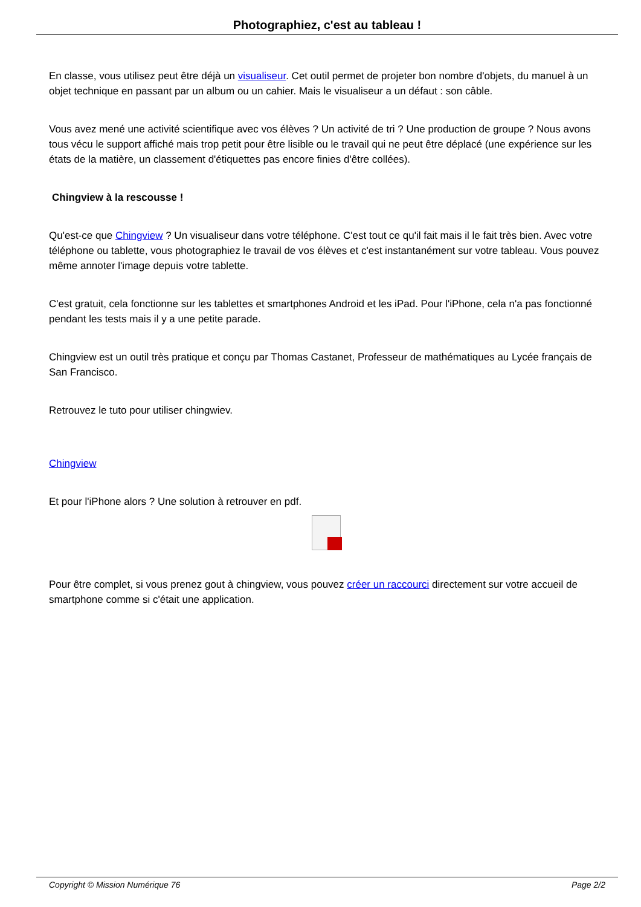Photographiez, c'est au tableau !
En classe, vous utilisez peut être déjà un visualiseur. Cet outil permet de projeter bon nombre d'objets, du manuel à un objet technique en passant par un album ou un cahier. Mais le visualiseur a un défaut : son câble.
Vous avez mené une activité scientifique avec vos élèves ? Un activité de tri ? Une production de groupe ? Nous avons tous vécu le support affiché mais trop petit pour être lisible ou le travail qui ne peut être déplacé (une expérience sur les états de la matière, un classement d'étiquettes pas encore finies d'être collées).
Chingview à la rescousse !
Qu'est-ce que Chingview ? Un visualiseur dans votre téléphone. C'est tout ce qu'il fait mais il le fait très bien. Avec votre téléphone ou tablette, vous photographiez le travail de vos élèves et c'est instantanément sur votre tableau. Vous pouvez même annoter l'image depuis votre tablette.
C'est gratuit, cela fonctionne sur les tablettes et smartphones Android et les iPad. Pour l'iPhone, cela n'a pas fonctionné pendant les tests mais il y a une petite parade.
Chingview est un outil très pratique et conçu par Thomas Castanet, Professeur de mathématiques au Lycée français de San Francisco.
Retrouvez le tuto pour utiliser chingwiev.
Chingview
Et pour l'iPhone alors ? Une solution à retrouver en pdf.
Pour être complet, si vous prenez gout à chingview, vous pouvez créer un raccourci directement sur votre accueil de smartphone comme si c'était une application.
Copyright © Mission Numérique 76 Page 2/2